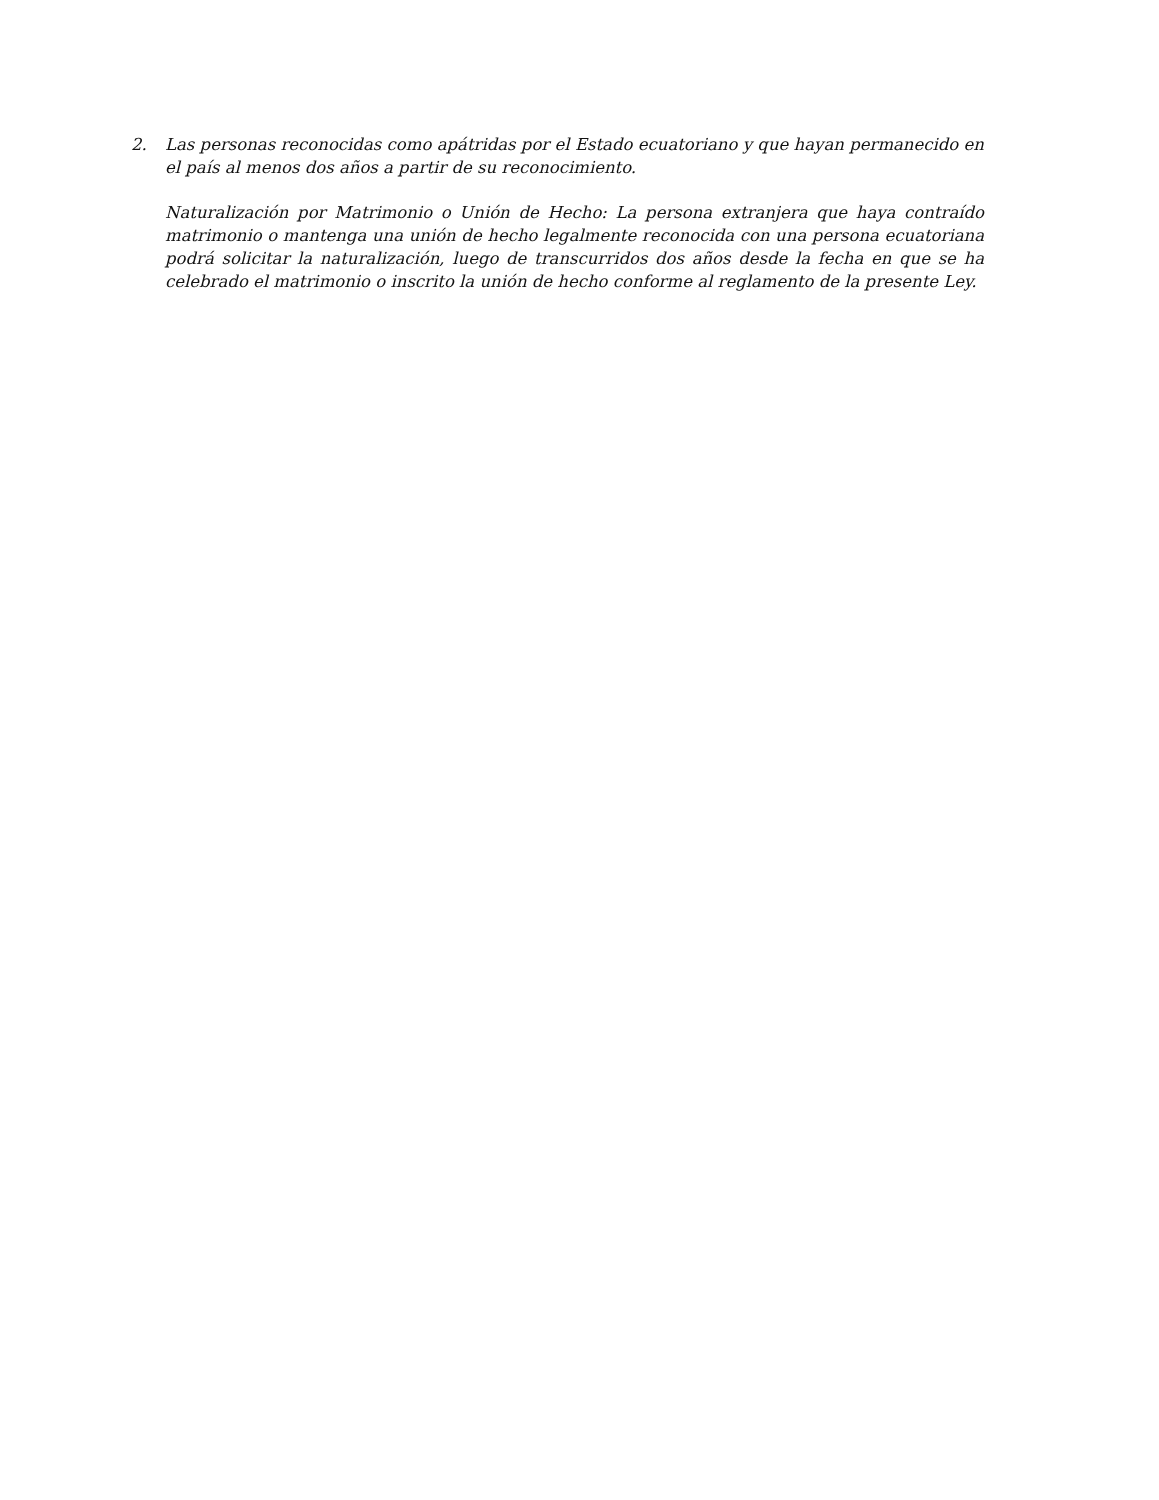2. Las personas reconocidas como apátridas por el Estado ecuatoriano y que hayan permanecido en el país al menos dos años a partir de su reconocimiento.
Naturalización por Matrimonio o Unión de Hecho: La persona extranjera que haya contraído matrimonio o mantenga una unión de hecho legalmente reconocida con una persona ecuatoriana podrá solicitar la naturalización, luego de transcurridos dos años desde la fecha en que se ha celebrado el matrimonio o inscrito la unión de hecho conforme al reglamento de la presente Ley.